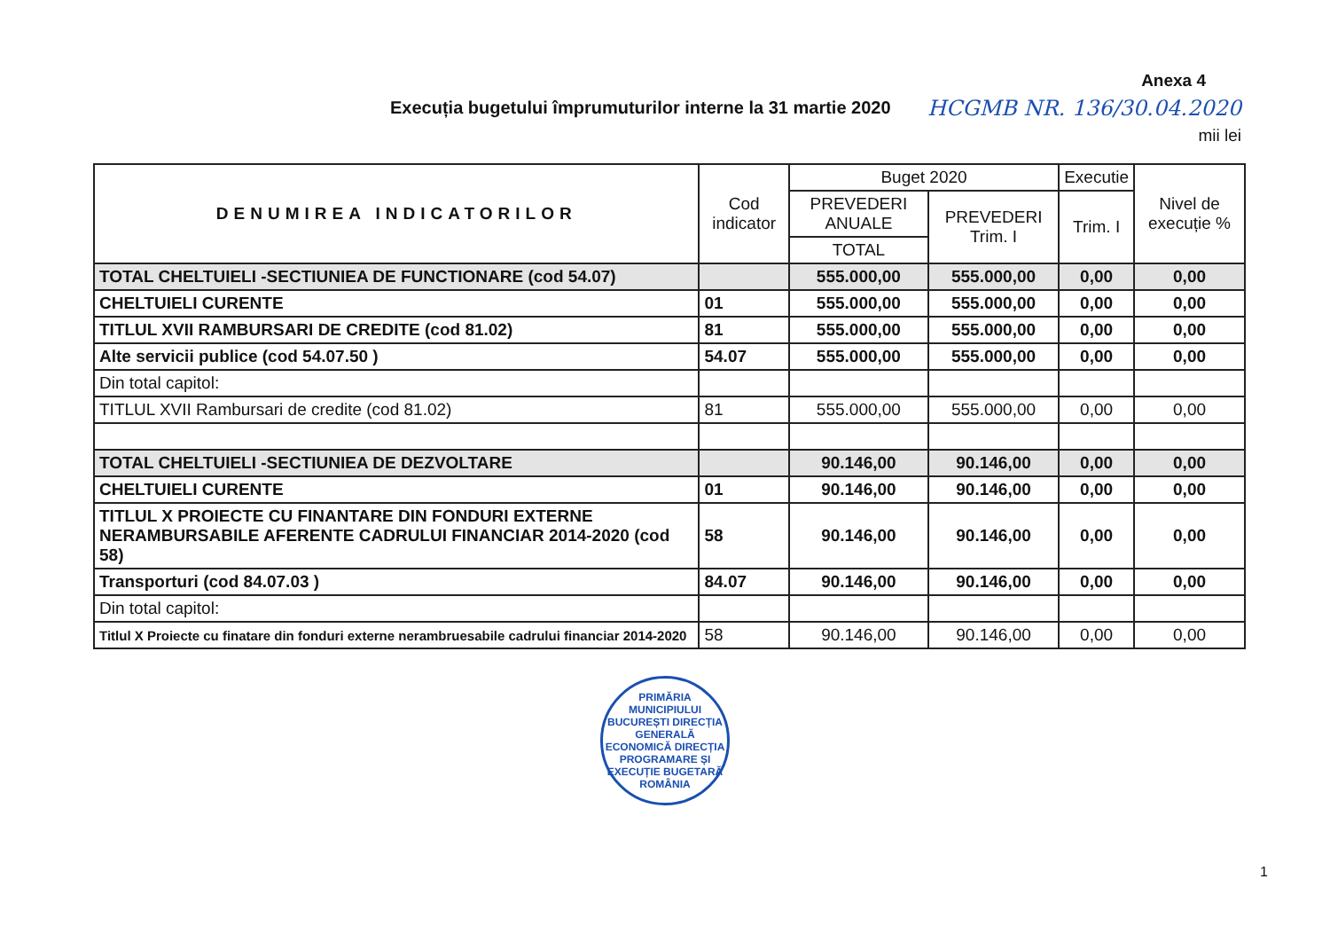Execuția bugetului împrumuturilor interne la 31 martie 2020
Anexa 4
HCGMB NR. 136/30.04.2020
mii lei
| DENUMIREA INDICATORILOR | Cod indicator | Buget 2020 | | Executie | Nivel de execuție % |
| --- | --- | --- | --- | --- | --- |
| | | PREVEDERI ANUALE | PREVEDERI Trim. I | Trim. I | |
| | | TOTAL | | | |
| TOTAL CHELTUIELI -SECTIUNIEA DE FUNCTIONARE (cod 54.07) | | 555.000,00 | 555.000,00 | 0,00 | 0,00 |
| CHELTUIELI CURENTE | 01 | 555.000,00 | 555.000,00 | 0,00 | 0,00 |
| TITLUL XVII RAMBURSARI DE CREDITE (cod 81.02) | 81 | 555.000,00 | 555.000,00 | 0,00 | 0,00 |
| Alte servicii publice (cod 54.07.50 ) | 54.07 | 555.000,00 | 555.000,00 | 0,00 | 0,00 |
| Din total capitol: | | | | | |
| TITLUL XVII Rambursari de credite (cod 81.02) | 81 | 555.000,00 | 555.000,00 | 0,00 | 0,00 |
| TOTAL CHELTUIELI -SECTIUNIEA DE DEZVOLTARE | | 90.146,00 | 90.146,00 | 0,00 | 0,00 |
| CHELTUIELI CURENTE | 01 | 90.146,00 | 90.146,00 | 0,00 | 0,00 |
| TITLUL X PROIECTE CU FINANTARE DIN FONDURI EXTERNE NERAMBURSABILE AFERENTE CADRULUI FINANCIAR 2014-2020 (cod 58) | 58 | 90.146,00 | 90.146,00 | 0,00 | 0,00 |
| Transporturi (cod 84.07.03 ) | 84.07 | 90.146,00 | 90.146,00 | 0,00 | 0,00 |
| Din total capitol: | | | | | |
| Titlul X Proiecte cu finatare din fonduri externe nerambruesabile cadrului financiar 2014-2020 | 58 | 90.146,00 | 90.146,00 | 0,00 | 0,00 |
PRIMĂRIA MUNICIPIULUI BUCUREȘTI DIRECȚIA GENERALĂ ECONOMICĂ DIRECȚIA PROGRAMARE ȘI EXECUȚIE BUGETARĂ ROMÂNIA
1